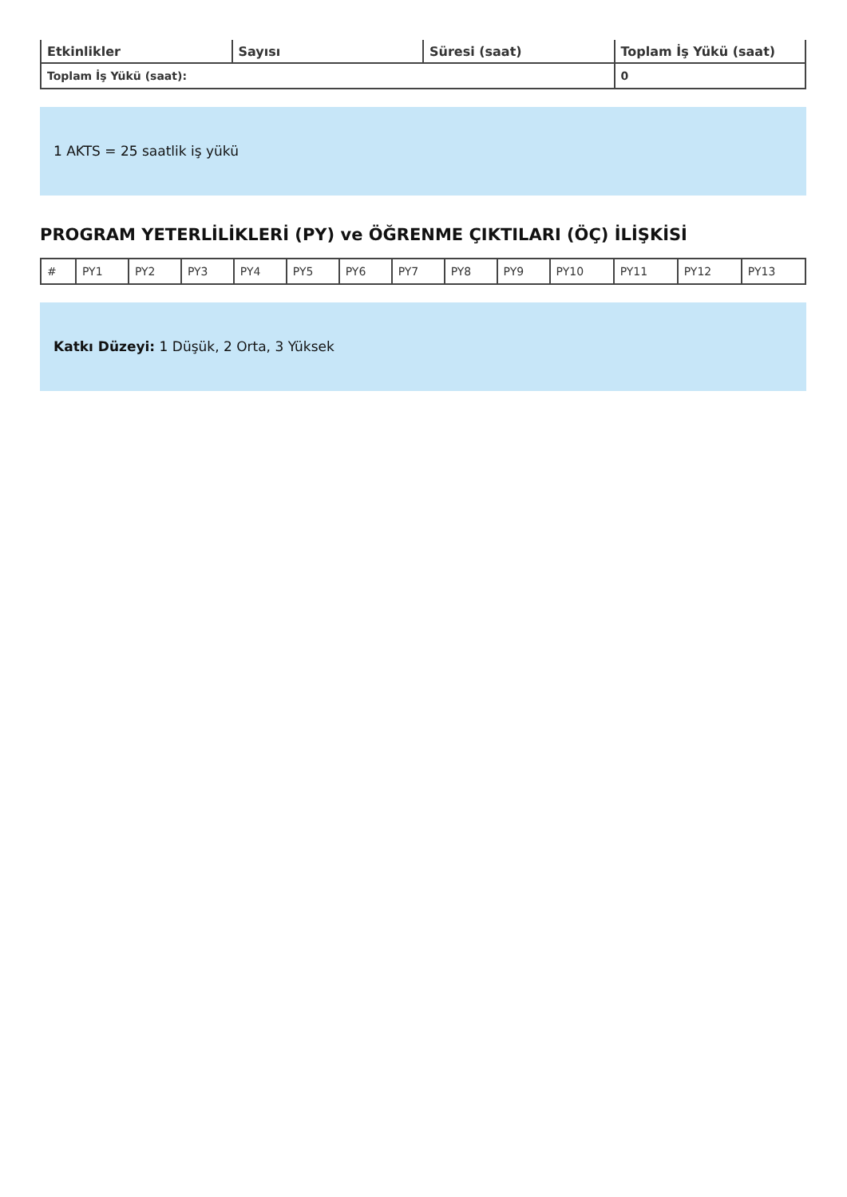| Etkinlikler | Sayısı | Süresi (saat) | Toplam İş Yükü (saat) |
| --- | --- | --- | --- |
| Toplam İş Yükü (saat): | | | 0 |
1 AKTS = 25 saatlik iş yükü
PROGRAM YETERLİLİKLERİ (PY) ve ÖĞRENME ÇIKTILARI (ÖÇ) İLİŞKİSİ
| # | PY1 | PY2 | PY3 | PY4 | PY5 | PY6 | PY7 | PY8 | PY9 | PY10 | PY11 | PY12 | PY13 |
Katkı Düzeyi: 1 Düşük, 2 Orta, 3 Yüksek